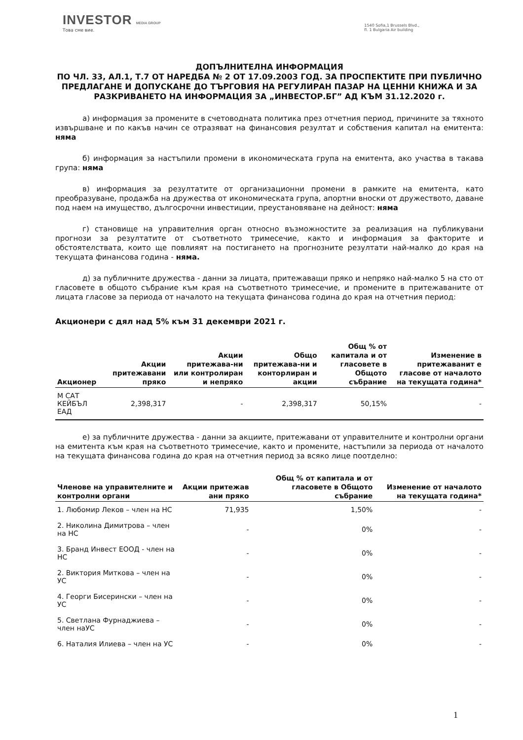INVESTOR MEDIA GROUP
Това сме вие.
1540 Sofia,1 Brussels Blvd.,
fl. 1 Bulgaria Air building
ДОПЪЛНИТЕЛНА ИНФОРМАЦИЯ
ПО ЧЛ. 33, АЛ.1, Т.7 ОТ НАРЕДБА № 2 ОТ 17.09.2003 ГОД. ЗА ПРОСПЕКТИТЕ ПРИ ПУБЛИЧНО ПРЕДЛАГАНЕ И ДОПУСКАНЕ ДО ТЪРГОВИЯ НА РЕГУЛИРАН ПАЗАР НА ЦЕННИ КНИЖА И ЗА РАЗКРИВАНЕТО НА ИНФОРМАЦИЯ ЗА „ИНВЕСТОР.БГ” АД КЪМ 31.12.2020 г.
а) информация за промените в счетоводната политика през отчетния период, причините за тяхното извършване и по какъв начин се отразяват на финансовия резултат и собствения капитал на емитента: няма
б) информация за настъпили промени в икономическата група на емитента, ако участва в такава група: няма
в) информация за резултатите от организационни промени в рамките на емитента, като преобразуване, продажба на дружества от икономическата група, апортни вноски от дружеството, даване под наем на имущество, дългосрочни инвестиции, преустановяване на дейност: няма
г) становище на управителния орган относно възможностите за реализация на публикувани прогнози за резултатите от съответното тримесечие, както и информация за факторите и обстоятелствата, които ще повлияят на постигането на прогнозните резултати най-малко до края на текущата финансова година - няма.
д) за публичните дружества - данни за лицата, притежаващи пряко и непряко най-малко 5 на сто от гласовете в общото събрание към края на съответното тримесечие, и промените в притежаваните от лицата гласове за периода от началото на текущата финансова година до края на отчетния период:
Акционери с дял над 5% към 31 декември 2021 г.
| Акционер | Акции притежавани пряко | Акции притежава-ни или контролиран и непряко | Общо притежава-ни и конторлиран и акции | Общ % от капитала и от гласовете в Общото събрание | Изменение в притежаванит е гласове от началото на текущата година* |
| --- | --- | --- | --- | --- | --- |
| М САТ КЕЙБЪЛ ЕАД | 2,398,317 | - | 2,398,317 | 50,15% | - |
е) за публичните дружества - данни за акциите, притежавани от управителните и контролни органи на емитента към края на съответното тримесечие, както и промените, настъпили за периода от началото на текущата финансова година до края на отчетния период за всяко лице поотделно:
| Членове на управителните и контролни органи | Акции притежав ани пряко | Общ % от капитала и от гласовете в Общото събрание | Изменение от началото на текущата година* |
| --- | --- | --- | --- |
| 1. Любомир Леков – член на НС | 71,935 | 1,50% | - |
| 2. Николина Димитрова – член на НС | - | 0% | - |
| 3. Бранд Инвест ЕООД - член на НС | - | 0% | - |
| 2. Виктория Миткова – член на УС | - | 0% | - |
| 4. Георги Бисерински – член на УС | - | 0% | - |
| 5. Светлана Фурнаджиева – член наУС | - | 0% | - |
| 6. Наталия Илиева – член на УС | - | 0% | - |
1